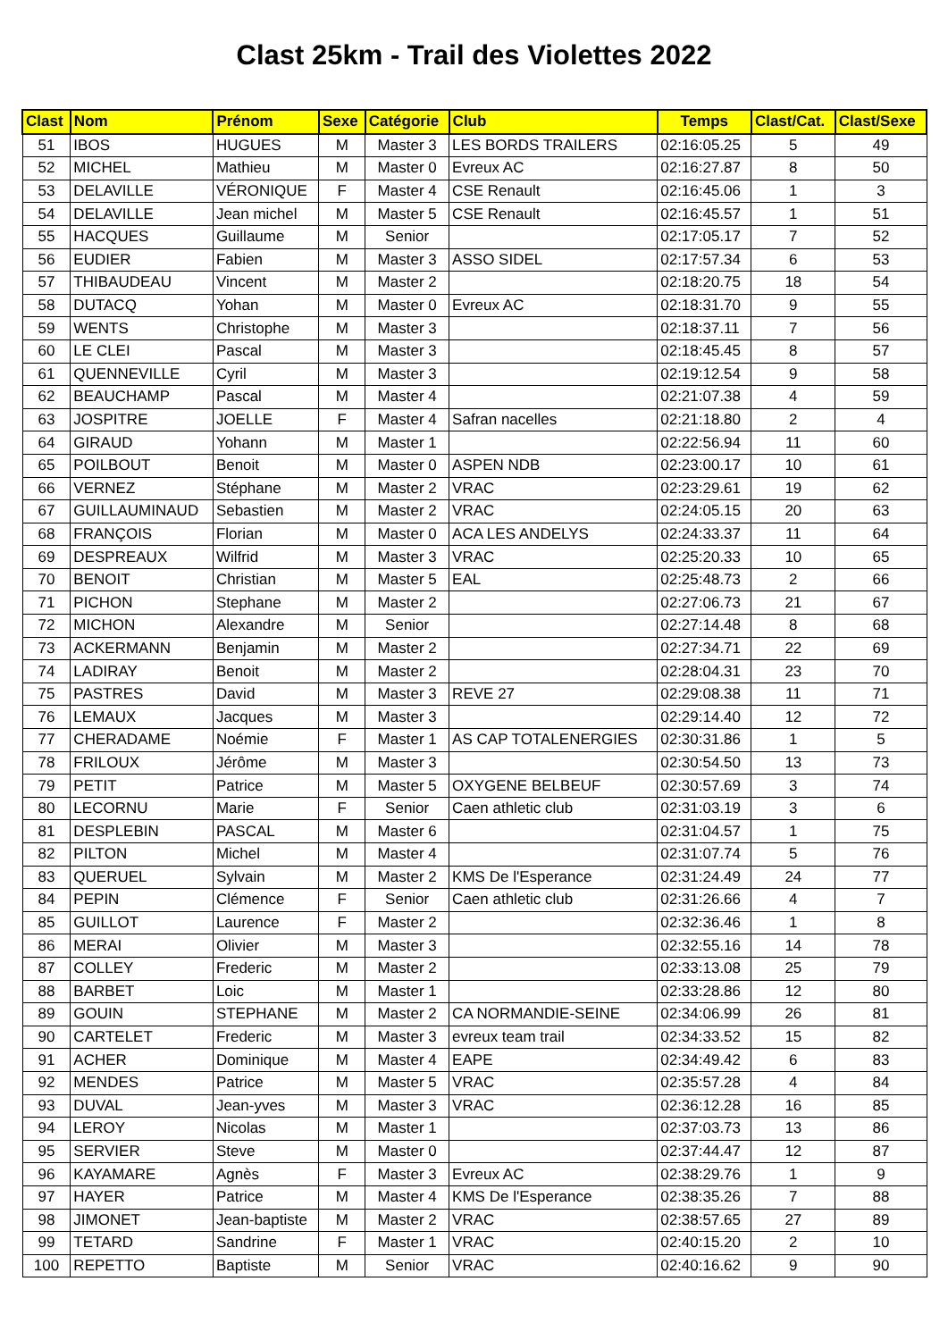Clast 25km - Trail des Violettes 2022
| Clast | Nom | Prénom | Sexe | Catégorie | Club | Temps | Clast/Cat. | Clast/Sexe |
| --- | --- | --- | --- | --- | --- | --- | --- | --- |
| 51 | IBOS | HUGUES | M | Master 3 | LES BORDS TRAILERS | 02:16:05.25 | 5 | 49 |
| 52 | MICHEL | Mathieu | M | Master 0 | Evreux AC | 02:16:27.87 | 8 | 50 |
| 53 | DELAVILLE | VÉRONIQUE | F | Master 4 | CSE Renault | 02:16:45.06 | 1 | 3 |
| 54 | DELAVILLE | Jean michel | M | Master 5 | CSE Renault | 02:16:45.57 | 1 | 51 |
| 55 | HACQUES | Guillaume | M | Senior | | 02:17:05.17 | 7 | 52 |
| 56 | EUDIER | Fabien | M | Master 3 | ASSO SIDEL | 02:17:57.34 | 6 | 53 |
| 57 | THIBAUDEAU | Vincent | M | Master 2 | | 02:18:20.75 | 18 | 54 |
| 58 | DUTACQ | Yohan | M | Master 0 | Evreux AC | 02:18:31.70 | 9 | 55 |
| 59 | WENTS | Christophe | M | Master 3 | | 02:18:37.11 | 7 | 56 |
| 60 | LE CLEI | Pascal | M | Master 3 | | 02:18:45.45 | 8 | 57 |
| 61 | QUENNEVILLE | Cyril | M | Master 3 | | 02:19:12.54 | 9 | 58 |
| 62 | BEAUCHAMP | Pascal | M | Master 4 | | 02:21:07.38 | 4 | 59 |
| 63 | JOSPITRE | JOELLE | F | Master 4 | Safran nacelles | 02:21:18.80 | 2 | 4 |
| 64 | GIRAUD | Yohann | M | Master 1 | | 02:22:56.94 | 11 | 60 |
| 65 | POILBOUT | Benoit | M | Master 0 | ASPEN NDB | 02:23:00.17 | 10 | 61 |
| 66 | VERNEZ | Stéphane | M | Master 2 | VRAC | 02:23:29.61 | 19 | 62 |
| 67 | GUILLAUMINAUD | Sebastien | M | Master 2 | VRAC | 02:24:05.15 | 20 | 63 |
| 68 | FRANÇOIS | Florian | M | Master 0 | ACA LES ANDELYS | 02:24:33.37 | 11 | 64 |
| 69 | DESPREAUX | Wilfrid | M | Master 3 | VRAC | 02:25:20.33 | 10 | 65 |
| 70 | BENOIT | Christian | M | Master 5 | EAL | 02:25:48.73 | 2 | 66 |
| 71 | PICHON | Stephane | M | Master 2 | | 02:27:06.73 | 21 | 67 |
| 72 | MICHON | Alexandre | M | Senior | | 02:27:14.48 | 8 | 68 |
| 73 | ACKERMANN | Benjamin | M | Master 2 | | 02:27:34.71 | 22 | 69 |
| 74 | LADIRAY | Benoit | M | Master 2 | | 02:28:04.31 | 23 | 70 |
| 75 | PASTRES | David | M | Master 3 | REVE 27 | 02:29:08.38 | 11 | 71 |
| 76 | LEMAUX | Jacques | M | Master 3 | | 02:29:14.40 | 12 | 72 |
| 77 | CHERADAME | Noémie | F | Master 1 | AS CAP TOTALENERGIES | 02:30:31.86 | 1 | 5 |
| 78 | FRILOUX | Jérôme | M | Master 3 | | 02:30:54.50 | 13 | 73 |
| 79 | PETIT | Patrice | M | Master 5 | OXYGENE BELBEUF | 02:30:57.69 | 3 | 74 |
| 80 | LECORNU | Marie | F | Senior | Caen athletic club | 02:31:03.19 | 3 | 6 |
| 81 | DESPLEBIN | PASCAL | M | Master 6 | | 02:31:04.57 | 1 | 75 |
| 82 | PILTON | Michel | M | Master 4 | | 02:31:07.74 | 5 | 76 |
| 83 | QUERUEL | Sylvain | M | Master 2 | KMS De l'Esperance | 02:31:24.49 | 24 | 77 |
| 84 | PEPIN | Clémence | F | Senior | Caen athletic club | 02:31:26.66 | 4 | 7 |
| 85 | GUILLOT | Laurence | F | Master 2 | | 02:32:36.46 | 1 | 8 |
| 86 | MERAI | Olivier | M | Master 3 | | 02:32:55.16 | 14 | 78 |
| 87 | COLLEY | Frederic | M | Master 2 | | 02:33:13.08 | 25 | 79 |
| 88 | BARBET | Loic | M | Master 1 | | 02:33:28.86 | 12 | 80 |
| 89 | GOUIN | STEPHANE | M | Master 2 | CA NORMANDIE-SEINE | 02:34:06.99 | 26 | 81 |
| 90 | CARTELET | Frederic | M | Master 3 | evreux team trail | 02:34:33.52 | 15 | 82 |
| 91 | ACHER | Dominique | M | Master 4 | EAPE | 02:34:49.42 | 6 | 83 |
| 92 | MENDES | Patrice | M | Master 5 | VRAC | 02:35:57.28 | 4 | 84 |
| 93 | DUVAL | Jean-yves | M | Master 3 | VRAC | 02:36:12.28 | 16 | 85 |
| 94 | LEROY | Nicolas | M | Master 1 | | 02:37:03.73 | 13 | 86 |
| 95 | SERVIER | Steve | M | Master 0 | | 02:37:44.47 | 12 | 87 |
| 96 | KAYAMARE | Agnès | F | Master 3 | Evreux AC | 02:38:29.76 | 1 | 9 |
| 97 | HAYER | Patrice | M | Master 4 | KMS De l'Esperance | 02:38:35.26 | 7 | 88 |
| 98 | JIMONET | Jean-baptiste | M | Master 2 | VRAC | 02:38:57.65 | 27 | 89 |
| 99 | TETARD | Sandrine | F | Master 1 | VRAC | 02:40:15.20 | 2 | 10 |
| 100 | REPETTO | Baptiste | M | Senior | VRAC | 02:40:16.62 | 9 | 90 |